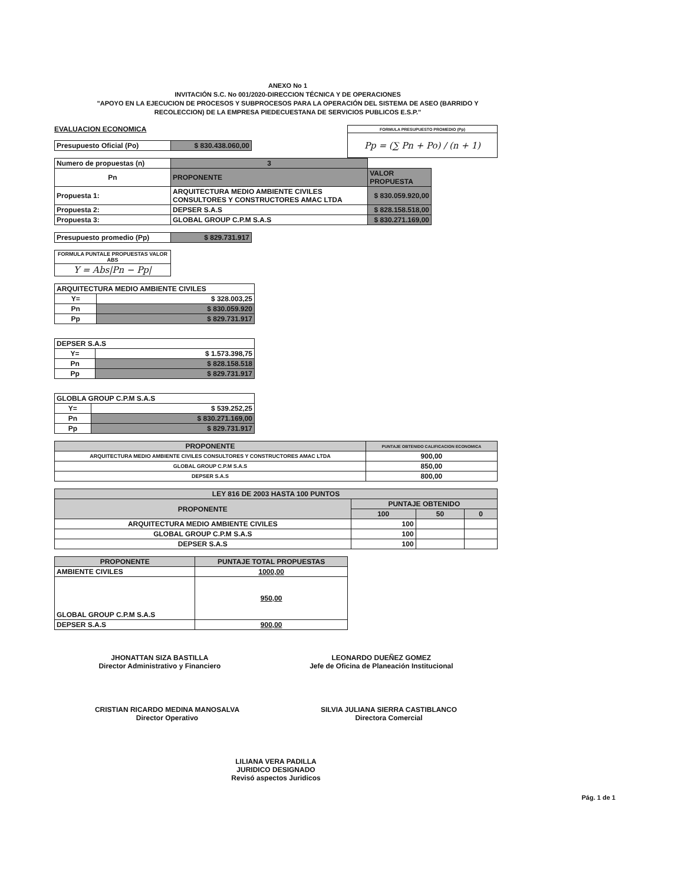ANEXO No 1
INVITACIÓN S.C. No 001/2020-DIRECCION TÉCNICA Y DE OPERACIONES
"APOYO EN LA EJECUCION DE PROCESOS Y SUBPROCESOS PARA LA OPERACIÓN DEL SISTEMA DE ASEO (BARRIDO Y RECOLECCION) DE LA EMPRESA PIEDECUESTANA DE SERVICIOS PUBLICOS E.S.P."
EVALUACION ECONOMICA
| Presupuesto Oficial (Po) | $ 830.438.060,00 |
| FORMULA PRESUPUESTO PROMEDIO (Pp) |
| Pp = (∑ Pn + Po) / (n + 1) |
| Numero de propuestas (n) | 3 | |
| Pn | PROPONENTE | VALOR PROPUESTA |
| Propuesta 1: | ARQUITECTURA MEDIO AMBIENTE CIVILES CONSULTORES Y CONSTRUCTORES AMAC LTDA | $ 830.059.920,00 |
| Propuesta 2: | DEPSER S.A.S | $ 828.158.518,00 |
| Propuesta 3: | GLOBAL GROUP C.P.M S.A.S | $ 830.271.169,00 |
| Presupuesto promedio (Pp) | $ 829.731.917 |
| FORMULA PUNTALE PROPUESTAS VALOR ABS |
| Y = Abs/Pn − Pp/ |
| ARQUITECTURA MEDIO AMBIENTE CIVILES | |
| Y= | $ 328.003,25 |
| Pn | $ 830.059.920 |
| Pp | $ 829.731.917 |
| DEPSER S.A.S | |
| Y= | $ 1.573.398,75 |
| Pn | $ 828.158.518 |
| Pp | $ 829.731.917 |
| GLOBLA GROUP C.P.M S.A.S | |
| Y= | $ 539.252,25 |
| Pn | $ 830.271.169,00 |
| Pp | $ 829.731.917 |
| PROPONENTE | PUNTAJE OBTENIDO CALIFICACION ECONOMICA |
| --- | --- |
| ARQUITECTURA MEDIO AMBIENTE CIVILES CONSULTORES Y CONSTRUCTORES AMAC LTDA | 900,00 |
| GLOBAL GROUP C.P.M S.A.S | 850,00 |
| DEPSER S.A.S | 800,00 |
| LEY 816 DE 2003 HASTA 100 PUNTOS | | | |
| --- | --- | --- | --- |
| PROPONENTE | PUNTAJE OBTENIDO | | |
| | 100 | 50 | 0 |
| ARQUITECTURA MEDIO AMBIENTE CIVILES | 100 | | |
| GLOBAL GROUP C.P.M S.A.S | 100 | | |
| DEPSER S.A.S | 100 | | |
| PROPONENTE | PUNTAJE TOTAL PROPUESTAS |
| --- | --- |
| AMBIENTE CIVILES | 1000,00 |
| GLOBAL GROUP C.P.M S.A.S | 950,00 |
| DEPSER S.A.S | 900,00 |
JHONATTAN SIZA BASTILLA
Director Administrativo y Financiero
LEONARDO DUEÑEZ GOMEZ
Jefe de Oficina de Planeación Institucional
CRISTIAN RICARDO MEDINA MANOSALVA
Director Operativo
SILVIA JULIANA SIERRA CASTIBLANCO
Directora Comercial
LILIANA VERA PADILLA
JURIDICO DESIGNADO
Revisó aspectos Juridicos
Pág. 1 de 1